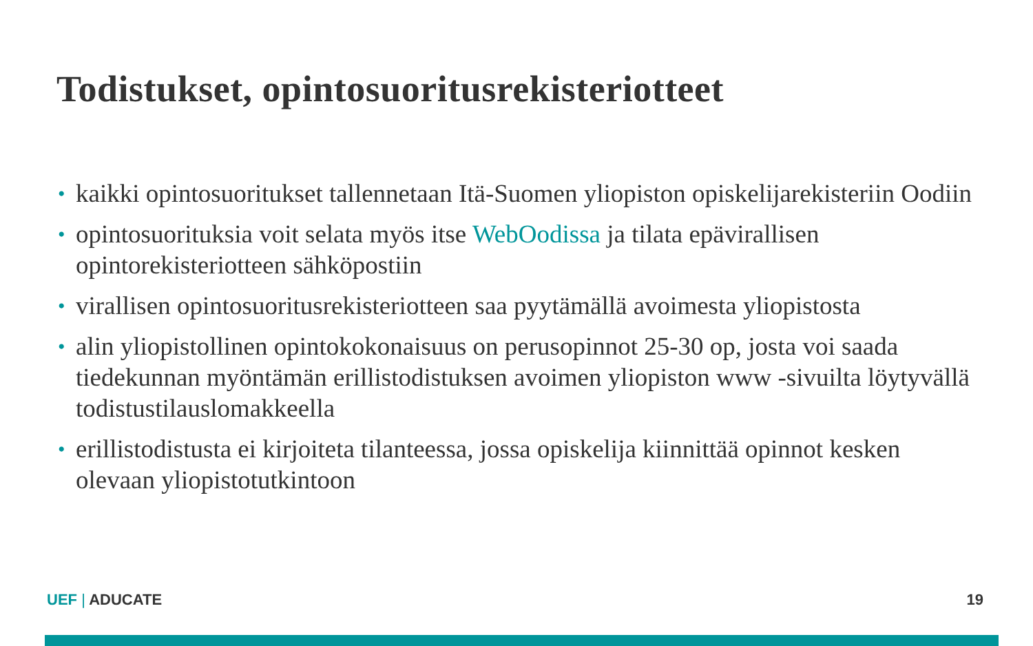Todistukset, opintosuoritusrekisteriotteet
• kaikki opintosuoritukset tallennetaan Itä-Suomen yliopiston opiskelijarekisteriin Oodiin
• opintosuorituksia voit selata myös itse WebOodissa ja tilata epävirallisen opintorekisteriotteen sähköpostiin
• virallisen opintosuoritusrekisteriotteen saa pyytämällä avoimesta yliopistosta
• alin yliopistollinen opintokokonaisuus on perusopinnot 25-30 op, josta voi saada tiedekunnan myöntämän erillistodistuksen avoimen yliopiston www -sivuilta löytyvällä todistustilauslomakkeella
• erillistodistusta ei kirjoiteta tilanteessa, jossa opiskelija kiinnittää opinnot kesken olevaan yliopistotutkintoon
UEF | ADUCATE 19